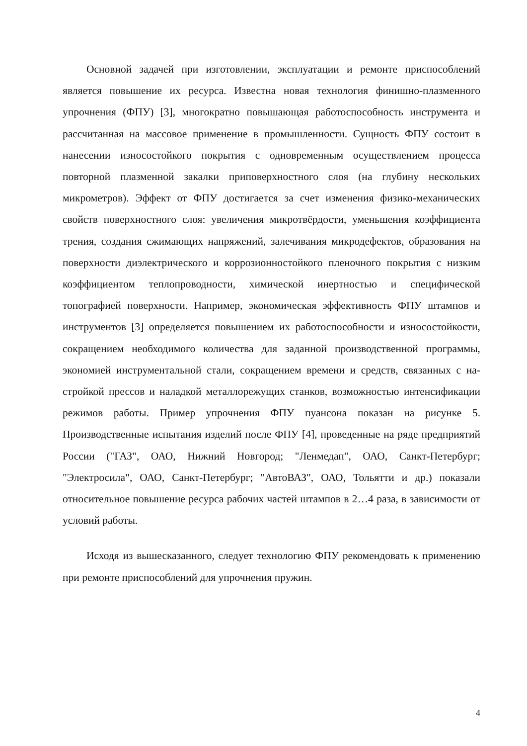Основной задачей при изготовлении, эксплуатации и ремонте приспо­соблений является повышение их ресурса. Известна новая технология фи­нишно-плазменного упрочнения (ФПУ) [3], многократно повышающая рабо­тоспособность инструмента и рассчитанная на массовое применение в про­мышленности. Сущность ФПУ состоит в нанесении износостойкого покры­тия с одновременным осуществлением процесса повторной плазменной за­калки приповерхностного слоя (на глубину нескольких микрометров). Эф­фект от ФПУ достигается за счет изменения физико-механических свойств поверхностного слоя: увеличения микротвёрдости, уменьшения коэффициен­та трения, создания сжимающих напряжений, залечивания микродефектов, образования на поверхности диэлектрического и коррозионностойкого пле­ночного покрытия с низким коэффициентом теплопроводности, химической инертностью и специфической топографией поверхности. Например, эконо­мическая эффективность ФПУ штампов и инструментов [3] определяется по­вышением их работоспособности и износостойкости, сокращением необхо­димого количества для заданной производственной программы, экономией инструментальной стали, сокращением времени и средств, связанных с на­стройкой прессов и наладкой металлорежущих станков, возможностью ин­тенсификации режимов работы. Пример упрочнения ФПУ пуансона показан на рисунке 5. Производственные испытания изделий после ФПУ [4], прове­денные на ряде предприятий России ("ГАЗ", ОАО, Нижний Новгород; "Лен­медап", ОАО, Санкт-Петербург; "Электросила", ОАО, Санкт-Петербург; "Ав­тоВАЗ", ОАО, Тольятти и др.) показали относительное повышение ресурса рабочих частей штампов в 2…4 раза, в зависимости от условий работы.
Исходя из вышесказанного, следует технологию ФПУ рекомендовать к применению при ремонте приспособлений для упрочнения пружин.
4